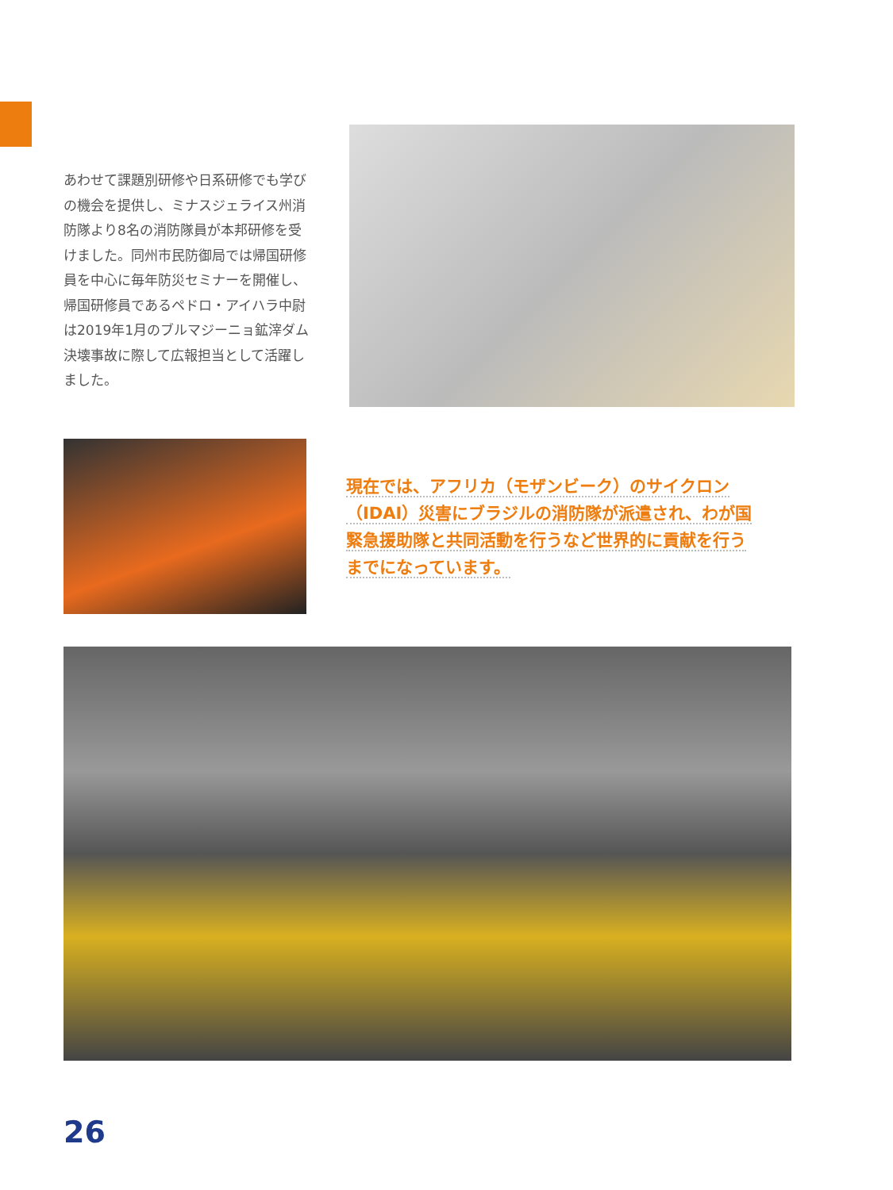あわせて課題別研修や日系研修でも学びの機会を提供し、ミナスジェライス州消防隊より8名の消防隊員が本邦研修を受けました。同州市民防御局では帰国研修員を中心に毎年防災セミナーを開催し、帰国研修員であるペドロ・アイハラ中尉は2019年1月のブルマジーニョ鉱滓ダム決壊事故に際して広報担当として活躍しました。
現在では、アフリカ（モザンビーク）のサイクロン（IDAI）災害にブラジルの消防隊が派遣され、わが国緊急援助隊と共同活動を行うなど世界的に貢献を行うまでになっています。
26